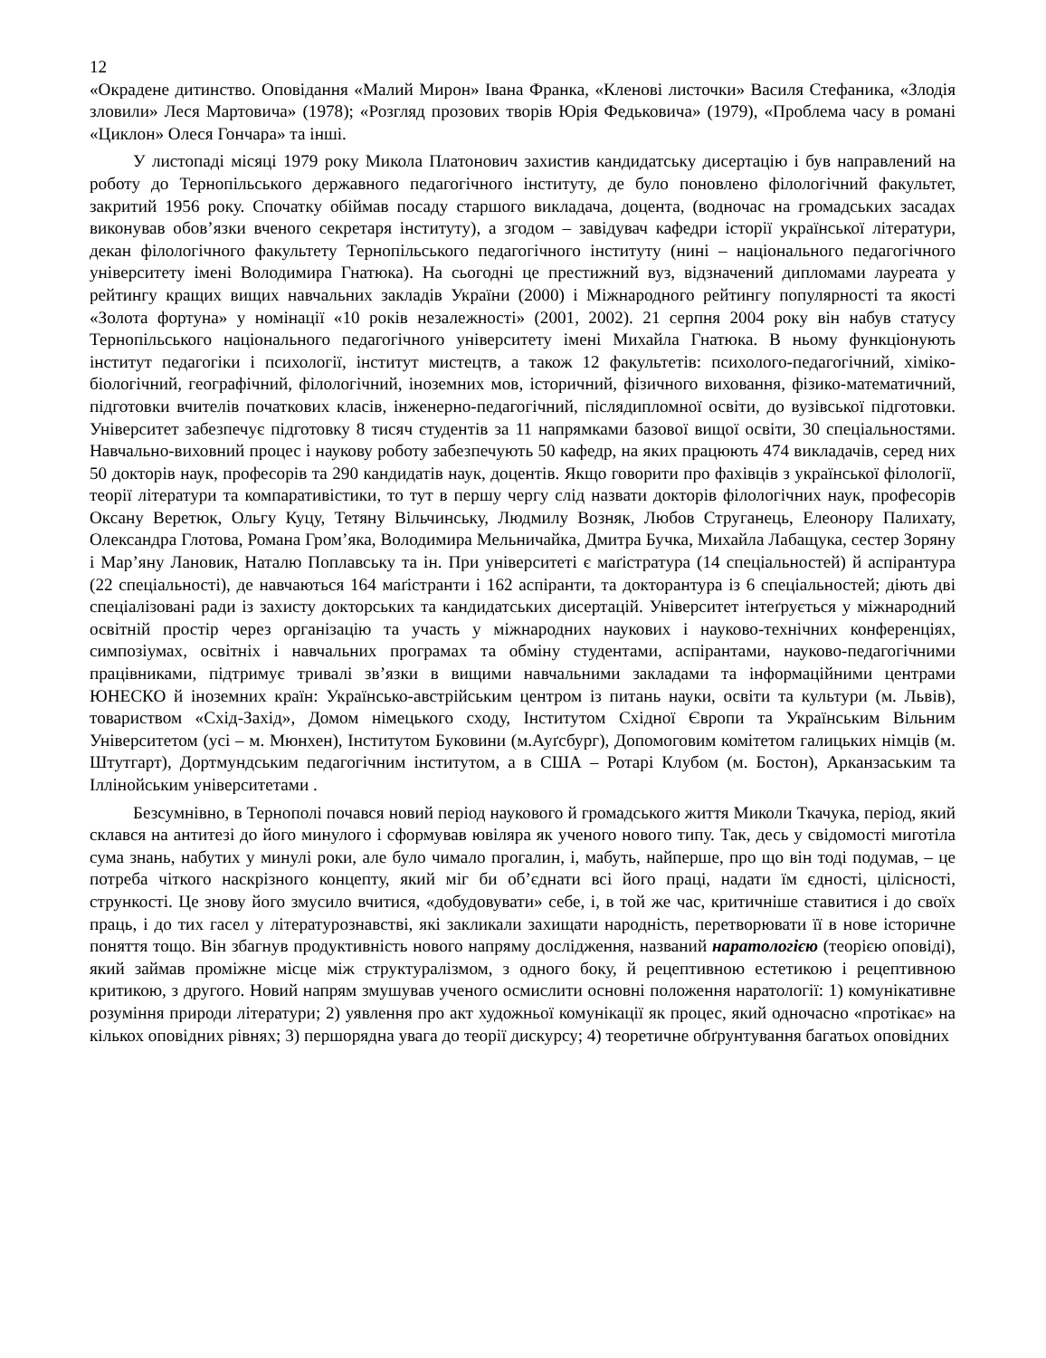12
«Окрадене дитинство. Оповідання «Малий Мирон» Івана Франка, «Кленові листочки» Василя Стефаника, «Злодія зловили» Леся Мартовича» (1978); «Розгляд прозових творів Юрія Федьковича» (1979), «Проблема часу в романі «Циклон» Олеся Гончара» та інші.
У листопаді місяці 1979 року Микола Платонович захистив кандидатську дисертацію і був направлений на роботу до Тернопільського державного педагогічного інституту, де було поновлено філологічний факультет, закритий 1956 року. Спочатку обіймав посаду старшого викладача, доцента, (водночас на громадських засадах виконував обов’язки вченого секретаря інституту), а згодом – завідувач кафедри історії української літератури, декан філологічного факультету Тернопільського педагогічного інституту (нині – національного педагогічного університету імені Володимира Гнатюка). На сьогодні це престижний вуз, відзначений дипломами лауреата у рейтингу кращих вищих навчальних закладів України (2000) і Міжнародного рейтингу популярності та якості «Золота фортуна» у номінації «10 років незалежності» (2001, 2002). 21 серпня 2004 року він набув статусу Тернопільського національного педагогічного університету імені Михайла Гнатюка. В ньому функціонують інститут педагогіки і психології, інститут мистецтв, а також 12 факультетів: психолого-педагогічний, хіміко-біологічний, географічний, філологічний, іноземних мов, історичний, фізичного виховання, фізико-математичний, підготовки вчителів початкових класів, інженерно-педагогічний, післядипломної освіти, до вузівської підготовки. Університет забезпечує підготовку 8 тисяч студентів за 11 напрямками базової вищої освіти, 30 спеціальностями. Навчально-виховний процес і наукову роботу забезпечують 50 кафедр, на яких працюють 474 викладачів, серед них 50 докторів наук, професорів та 290 кандидатів наук, доцентів. Якщо говорити про фахівців з української філології, теорії літератури та компаративістики, то тут в першу чергу слід назвати докторів філологічних наук, професорів Оксану Веретюк, Ольгу Куцу, Тетяну Вільчинську, Людмилу Возняк, Любов Струганець, Елеонору Палихату, Олександра Глотова, Романа Гром’яка, Володимира Мельничайка, Дмитра Бучка, Михайла Лабащука, сестер Зоряну і Мар’яну Лановик, Наталю Поплавську та ін. При університеті є маґістратура (14 спеціальностей) й аспірантура (22 спеціальності), де навчаються 164 маґістранти і 162 аспіранти, та докторантура із 6 спеціальностей; діють дві спеціалізовані ради із захисту докторських та кандидатських дисертацій. Університет інтеґрується у міжнародний освітній простір через організацію та участь у міжнародних наукових і науково-технічних конференціях, симпозіумах, освітніх і навчальних програмах та обміну студентами, аспірантами, науково-педагогічними працівниками, підтримує тривалі зв’язки в вищими навчальними закладами та інформаційними центрами ЮНЕСКО й іноземних країн: Українсько-австрійським центром із питань науки, освіти та культури (м. Львів), товариством «Схід-Захід», Домом німецького сходу, Інститутом Східної Європи та Українським Вільним Університетом (усі – м. Мюнхен), Інститутом Буковини (м.Ауґсбург), Допомоговим комітетом галицьких німців (м. Штутгарт), Дортмундським педагогічним інститутом, а в США – Ротарі Клубом (м. Бостон), Арканзаським та Іллінойським університетами .
Безсумнівно, в Тернополі почався новий період наукового й громадського життя Миколи Ткачука, період, який склався на антитезі до його минулого і сформував ювіляра як ученого нового типу. Так, десь у свідомості миготіла сума знань, набутих у минулі роки, але було чимало прогалин, і, мабуть, найперше, про що він тоді подумав, – це потреба чіткого наскрізного концепту, який міг би об’єднати всі його праці, надати їм єдності, цілісності, стрункості. Це знову його змусило вчитися, «добудовувати» себе, і, в той же час, критичніше ставитися і до своїх праць, і до тих гасел у літературознавстві, які закликали захищати народність, перетворювати її в нове історичне поняття тощо. Він збагнув продуктивність нового напряму дослідження, названий наратологією (теорією оповіді), який займав проміжне місце між структуралізмом, з одного боку, й рецептивною естетикою і рецептивною критикою, з другого. Новий напрям змушував ученого осмислити основні положення наратології: 1) комунікативне розуміння природи літератури; 2) уявлення про акт художньої комунікації як процес, який одночасно «протікає» на кількох оповідних рівнях; 3) першорядна увага до теорії дискурсу; 4) теоретичне обґрунтування багатьох оповідних